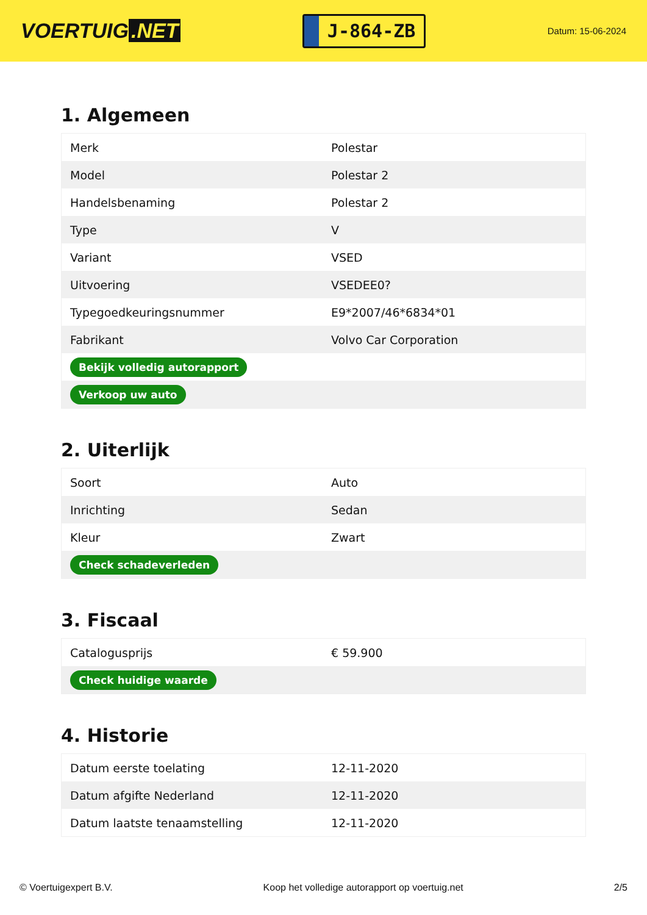VOERTUIG.NET
J-864-ZB
Datum: 15-06-2024
1. Algemeen
| Merk | Polestar |
| Model | Polestar 2 |
| Handelsbenaming | Polestar 2 |
| Type | V |
| Variant | VSED |
| Uitvoering | VSEDEE0? |
| Typegoedkeuringsnummer | E9*2007/46*6834*01 |
| Fabrikant | Volvo Car Corporation |
| Bekijk volledig autorapport | |
| Verkoop uw auto | |
2. Uiterlijk
| Soort | Auto |
| Inrichting | Sedan |
| Kleur | Zwart |
| Check schadeverleden | |
3. Fiscaal
| Catalogusprijs | € 59.900 |
| Check huidige waarde | |
4. Historie
| Datum eerste toelating | 12-11-2020 |
| Datum afgifte Nederland | 12-11-2020 |
| Datum laatste tenaamstelling | 12-11-2020 |
© Voertuigexpert B.V. Koop het volledige autorapport op voertuig.net 2/5